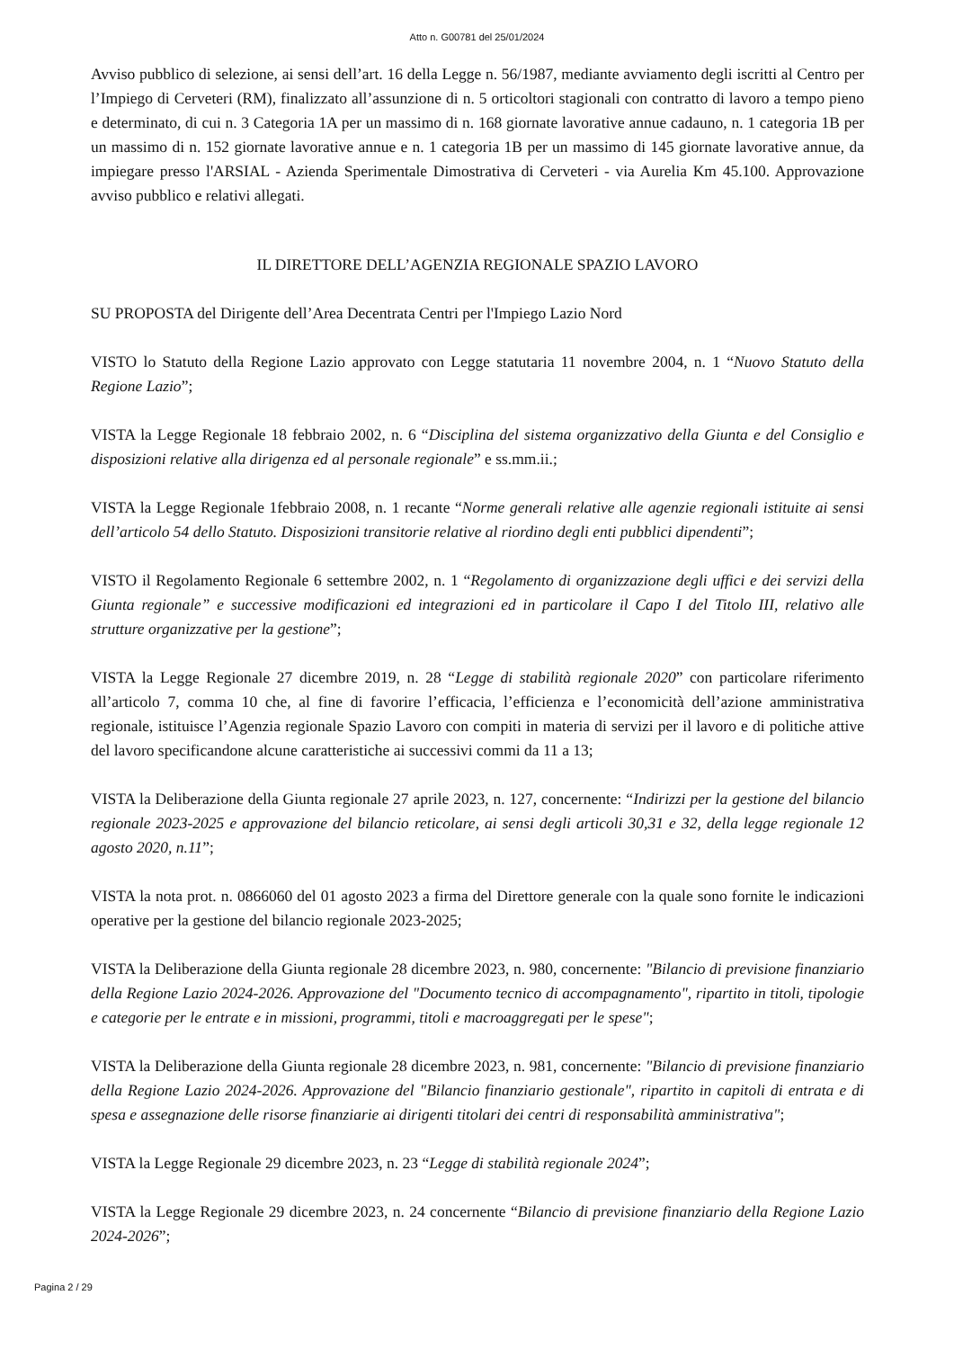Atto n. G00781 del 25/01/2024
Avviso pubblico di selezione, ai sensi dell’art. 16 della Legge n. 56/1987, mediante avviamento degli iscritti al Centro per l’Impiego di Cerveteri (RM), finalizzato all’assunzione di n. 5 orticoltori stagionali con contratto di lavoro a tempo pieno e determinato, di cui n. 3 Categoria 1A per un massimo di n. 168 giornate lavorative annue cadauno, n. 1 categoria 1B per un massimo di n. 152 giornate lavorative annue e n. 1 categoria 1B per un massimo di 145 giornate lavorative annue, da impiegare presso l'ARSIAL - Azienda Sperimentale Dimostrativa di Cerveteri - via Aurelia Km 45.100. Approvazione avviso pubblico e relativi allegati.
IL DIRETTORE DELL’AGENZIA REGIONALE SPAZIO LAVORO
SU PROPOSTA del Dirigente dell’Area Decentrata Centri per l'Impiego Lazio Nord
VISTO lo Statuto della Regione Lazio approvato con Legge statutaria 11 novembre 2004, n. 1 “Nuovo Statuto della Regione Lazio”;
VISTA la Legge Regionale 18 febbraio 2002, n. 6 “Disciplina del sistema organizzativo della Giunta e del Consiglio e disposizioni relative alla dirigenza ed al personale regionale” e ss.mm.ii.;
VISTA la Legge Regionale 1febbraio 2008, n. 1 recante “Norme generali relative alle agenzie regionali istituite ai sensi dell’articolo 54 dello Statuto. Disposizioni transitorie relative al riordino degli enti pubblici dipendenti”;
VISTO il Regolamento Regionale 6 settembre 2002, n. 1 “Regolamento di organizzazione degli uffici e dei servizi della Giunta regionale” e successive modificazioni ed integrazioni ed in particolare il Capo I del Titolo III, relativo alle strutture organizzative per la gestione”;
VISTA la Legge Regionale 27 dicembre 2019, n. 28 “Legge di stabilità regionale 2020” con particolare riferimento all’articolo 7, comma 10 che, al fine di favorire l’efficacia, l’efficienza e l’economicità dell’azione amministrativa regionale, istituisce l’Agenzia regionale Spazio Lavoro con compiti in materia di servizi per il lavoro e di politiche attive del lavoro specificandone alcune caratteristiche ai successivi commi da 11 a 13;
VISTA la Deliberazione della Giunta regionale 27 aprile 2023, n. 127, concernente: “Indirizzi per la gestione del bilancio regionale 2023-2025 e approvazione del bilancio reticolare, ai sensi degli articoli 30,31 e 32, della legge regionale 12 agosto 2020, n.11”;
VISTA la nota prot. n. 0866060 del 01 agosto 2023 a firma del Direttore generale con la quale sono fornite le indicazioni operative per la gestione del bilancio regionale 2023-2025;
VISTA la Deliberazione della Giunta regionale 28 dicembre 2023, n. 980, concernente: "Bilancio di previsione finanziario della Regione Lazio 2024-2026. Approvazione del "Documento tecnico di accompagnamento", ripartito in titoli, tipologie e categorie per le entrate e in missioni, programmi, titoli e macroaggregati per le spese";
VISTA la Deliberazione della Giunta regionale 28 dicembre 2023, n. 981, concernente: "Bilancio di previsione finanziario della Regione Lazio 2024-2026. Approvazione del "Bilancio finanziario gestionale", ripartito in capitoli di entrata e di spesa e assegnazione delle risorse finanziarie ai dirigenti titolari dei centri di responsabilità amministrativa";
VISTA la Legge Regionale 29 dicembre 2023, n. 23 “Legge di stabilità regionale 2024”;
VISTA la Legge Regionale 29 dicembre 2023, n. 24 concernente “Bilancio di previsione finanziario della Regione Lazio 2024-2026”;
Pagina 2 / 29